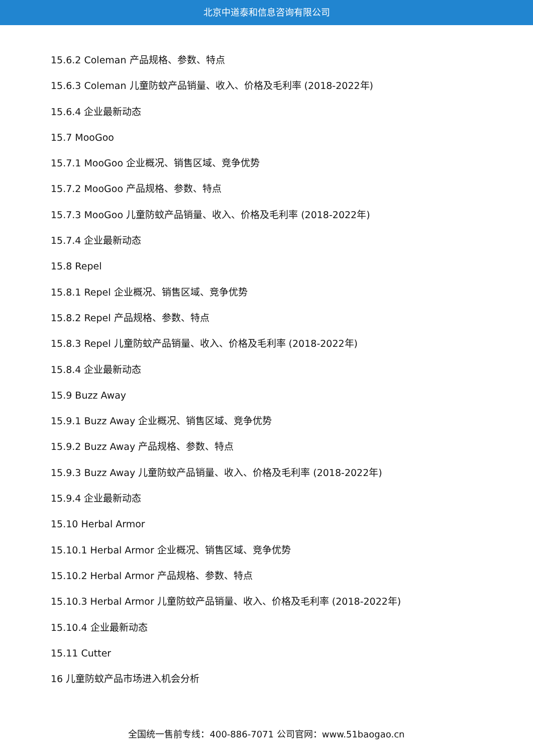北京中道泰和信息咨询有限公司
15.6.2 Coleman 产品规格、参数、特点
15.6.3 Coleman 儿童防蚊产品销量、收入、价格及毛利率 (2018-2022年)
15.6.4 企业最新动态
15.7 MooGoo
15.7.1 MooGoo 企业概况、销售区域、竞争优势
15.7.2 MooGoo 产品规格、参数、特点
15.7.3 MooGoo 儿童防蚊产品销量、收入、价格及毛利率 (2018-2022年)
15.7.4 企业最新动态
15.8 Repel
15.8.1 Repel 企业概况、销售区域、竞争优势
15.8.2 Repel 产品规格、参数、特点
15.8.3 Repel 儿童防蚊产品销量、收入、价格及毛利率 (2018-2022年)
15.8.4 企业最新动态
15.9 Buzz Away
15.9.1 Buzz Away 企业概况、销售区域、竞争优势
15.9.2 Buzz Away 产品规格、参数、特点
15.9.3 Buzz Away 儿童防蚊产品销量、收入、价格及毛利率 (2018-2022年)
15.9.4 企业最新动态
15.10 Herbal Armor
15.10.1 Herbal Armor 企业概况、销售区域、竞争优势
15.10.2 Herbal Armor 产品规格、参数、特点
15.10.3 Herbal Armor 儿童防蚊产品销量、收入、价格及毛利率 (2018-2022年)
15.10.4 企业最新动态
15.11 Cutter
16 儿童防蚊产品市场进入机会分析
全国统一售前专线：400-886-7071 公司官网：www.51baogao.cn